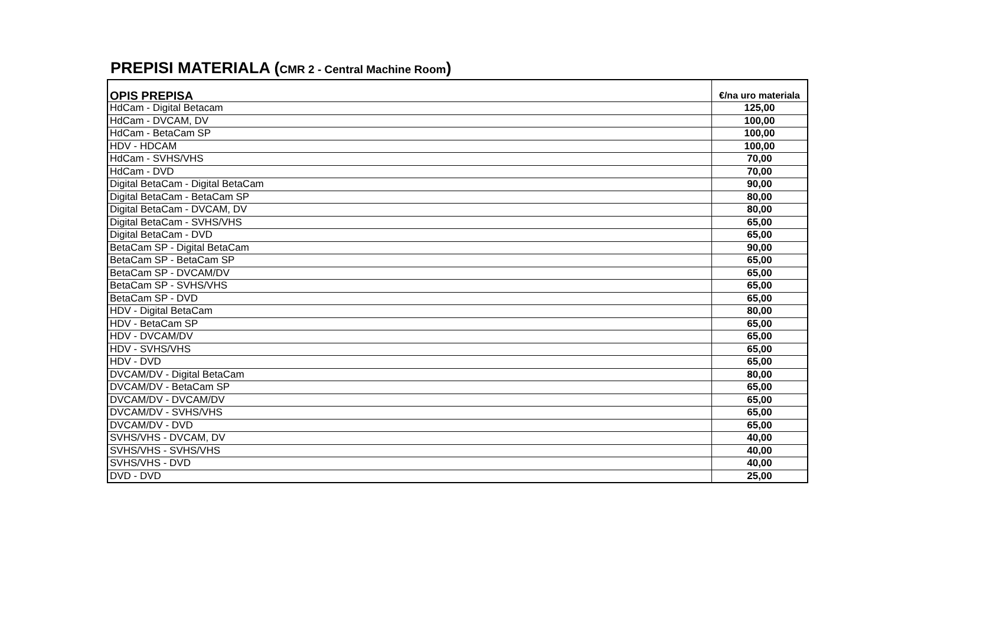PREPISI MATERIALA (CMR 2 - Central Machine Room)
| OPIS PREPISA | €/na uro materiala |
| --- | --- |
| HdCam - Digital Betacam | 125,00 |
| HdCam - DVCAM, DV | 100,00 |
| HdCam - BetaCam SP | 100,00 |
| HDV - HDCAM | 100,00 |
| HdCam - SVHS/VHS | 70,00 |
| HdCam - DVD | 70,00 |
| Digital BetaCam - Digital BetaCam | 90,00 |
| Digital BetaCam - BetaCam SP | 80,00 |
| Digital BetaCam - DVCAM, DV | 80,00 |
| Digital BetaCam - SVHS/VHS | 65,00 |
| Digital BetaCam - DVD | 65,00 |
| BetaCam SP - Digital BetaCam | 90,00 |
| BetaCam SP - BetaCam SP | 65,00 |
| BetaCam SP - DVCAM/DV | 65,00 |
| BetaCam SP - SVHS/VHS | 65,00 |
| BetaCam SP - DVD | 65,00 |
| HDV - Digital BetaCam | 80,00 |
| HDV - BetaCam SP | 65,00 |
| HDV - DVCAM/DV | 65,00 |
| HDV - SVHS/VHS | 65,00 |
| HDV - DVD | 65,00 |
| DVCAM/DV - Digital BetaCam | 80,00 |
| DVCAM/DV - BetaCam SP | 65,00 |
| DVCAM/DV - DVCAM/DV | 65,00 |
| DVCAM/DV - SVHS/VHS | 65,00 |
| DVCAM/DV - DVD | 65,00 |
| SVHS/VHS - DVCAM, DV | 40,00 |
| SVHS/VHS - SVHS/VHS | 40,00 |
| SVHS/VHS - DVD | 40,00 |
| DVD - DVD | 25,00 |